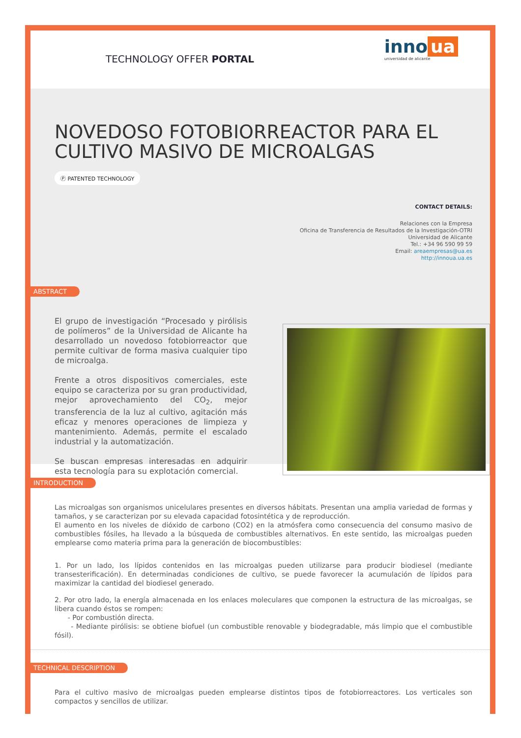TECHNOLOGY OFFER PORTAL
inno ua
universidad de alicante
NOVEDOSO FOTOBIORREACTOR PARA EL CULTIVO MASIVO DE MICROALGAS
Ⓟ PATENTED TECHNOLOGY
CONTACT DETAILS:
Relaciones con la Empresa
Oficina de Transferencia de Resultados de la Investigación-OTRI
Universidad de Alicante
Tel.: +34 96 590 99 59
Email: areaempresas@ua.es
http://innoua.ua.es
ABSTRACT
El grupo de investigación “Procesado y pirólisis de polímeros” de la Universidad de Alicante ha desarrollado un novedoso fotobiorreactor que permite cultivar de forma masiva cualquier tipo de microalga.
Frente a otros dispositivos comerciales, este equipo se caracteriza por su gran productividad, mejor aprovechamiento del CO<sub>2</sub>, mejor transferencia de la luz al cultivo, agitación más eficaz y menores operaciones de limpieza y mantenimiento. Además, permite el escalado industrial y la automatización.
Se buscan empresas interesadas en adquirir esta tecnología para su explotación comercial.
INTRODUCTION
Las microalgas son organismos unicelulares presentes en diversos hábitats. Presentan una amplia variedad de formas y tamaños, y se caracterizan por su elevada capacidad fotosintética y de reproducción.
El aumento en los niveles de dióxido de carbono (CO2) en la atmósfera como consecuencia del consumo masivo de combustibles fósiles, ha llevado a la búsqueda de combustibles alternativos. En este sentido, las microalgas pueden emplearse como materia prima para la generación de biocombustibles:
1. Por un lado, los lípidos contenidos en las microalgas pueden utilizarse para producir biodiesel (mediante transesterificación). En determinadas condiciones de cultivo, se puede favorecer la acumulación de lípidos para maximizar la cantidad del biodiesel generado.
2. Por otro lado, la energía almacenada en los enlaces moleculares que componen la estructura de las microalgas, se libera cuando éstos se rompen:
- Por combustión directa.
- Mediante pirólisis: se obtiene biofuel (un combustible renovable y biodegradable, más limpio que el combustible fósil).
TECHNICAL DESCRIPTION
Para el cultivo masivo de microalgas pueden emplearse distintos tipos de fotobiorreactores. Los verticales son compactos y sencillos de utilizar.